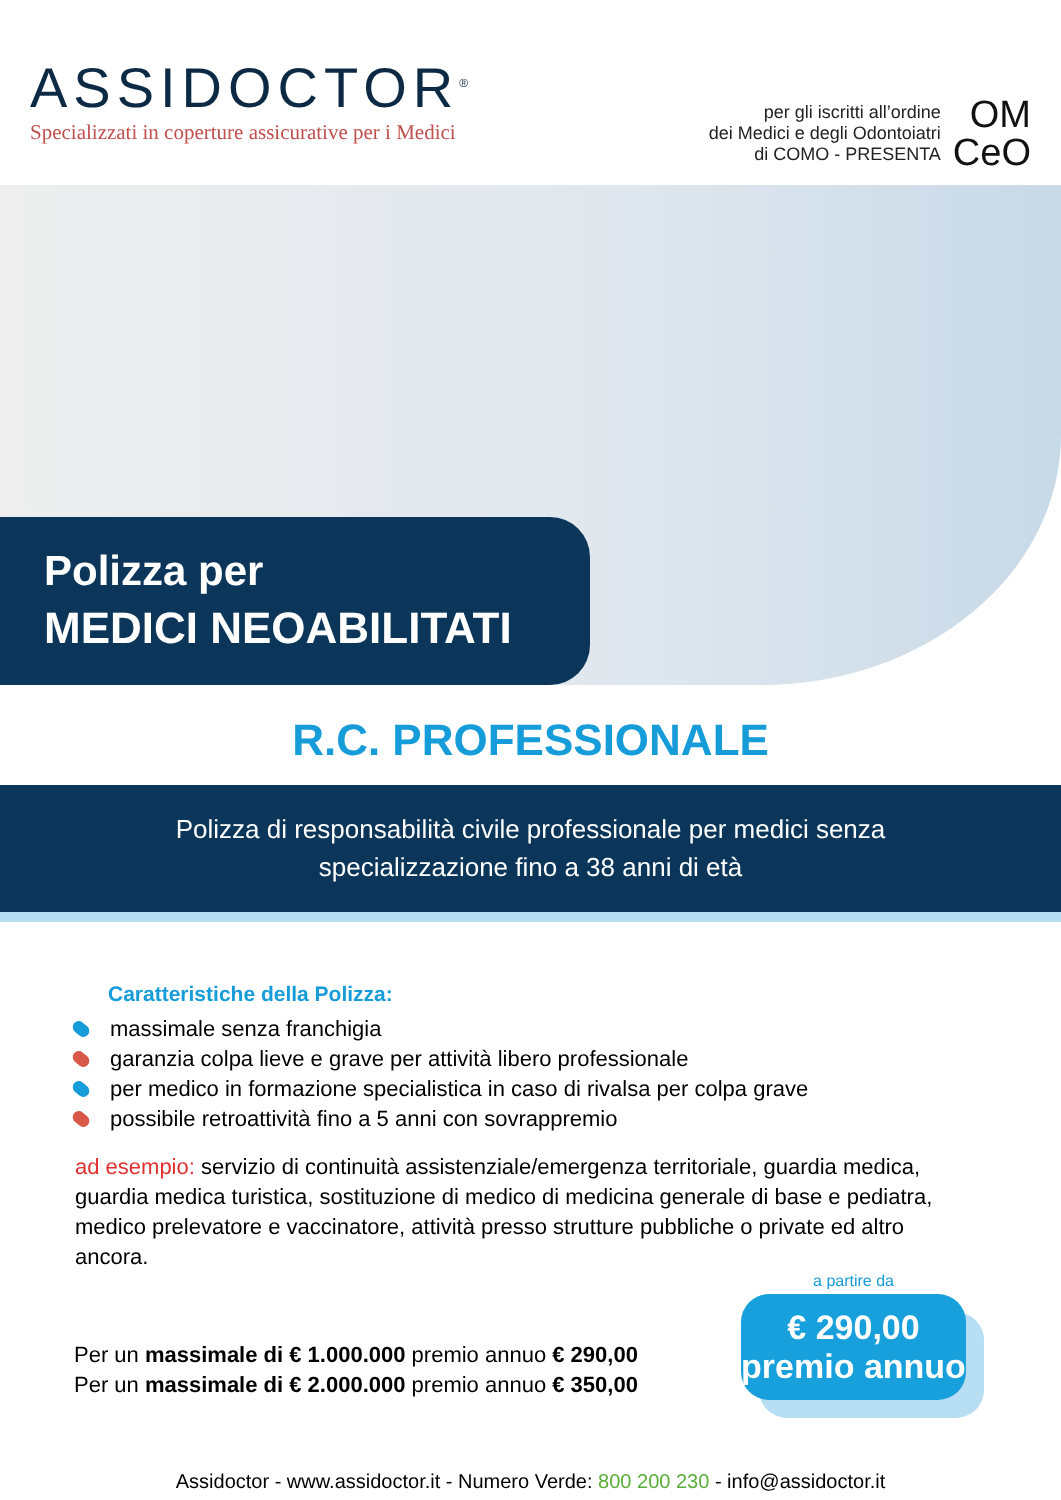ASSIDOCTOR<sup>®</sup>
Specializzati in coperture assicurative per i Medici
per gli iscritti all’ordine
dei Medici e degli Odontoiatri
di COMO - PRESENTA
OM
CeO
Polizza per
MEDICI NEOABILITATI
R.C. PROFESSIONALE
Polizza di responsabilità civile professionale per medici senza
specializzazione fino a 38 anni di età
Caratteristiche della Polizza:
massimale senza franchigia
garanzia colpa lieve e grave per attività libero professionale
per medico in formazione specialistica in caso di rivalsa per colpa grave
possibile retroattività fino a 5 anni con sovrappremio
ad esempio: servizio di continuità assistenziale/emergenza territoriale, guardia medica, guardia medica turistica, sostituzione di medico di medicina generale di base e pediatra, medico prelevatore e vaccinatore, attività presso strutture pubbliche o private ed altro ancora.
Per un massimale di € 1.000.000 premio annuo € 290,00
Per un massimale di € 2.000.000 premio annuo € 350,00
a partire da
€ 290,00
premio annuo
Assidoctor - www.assidoctor.it - Numero Verde: 800 200 230 - info@assidoctor.it